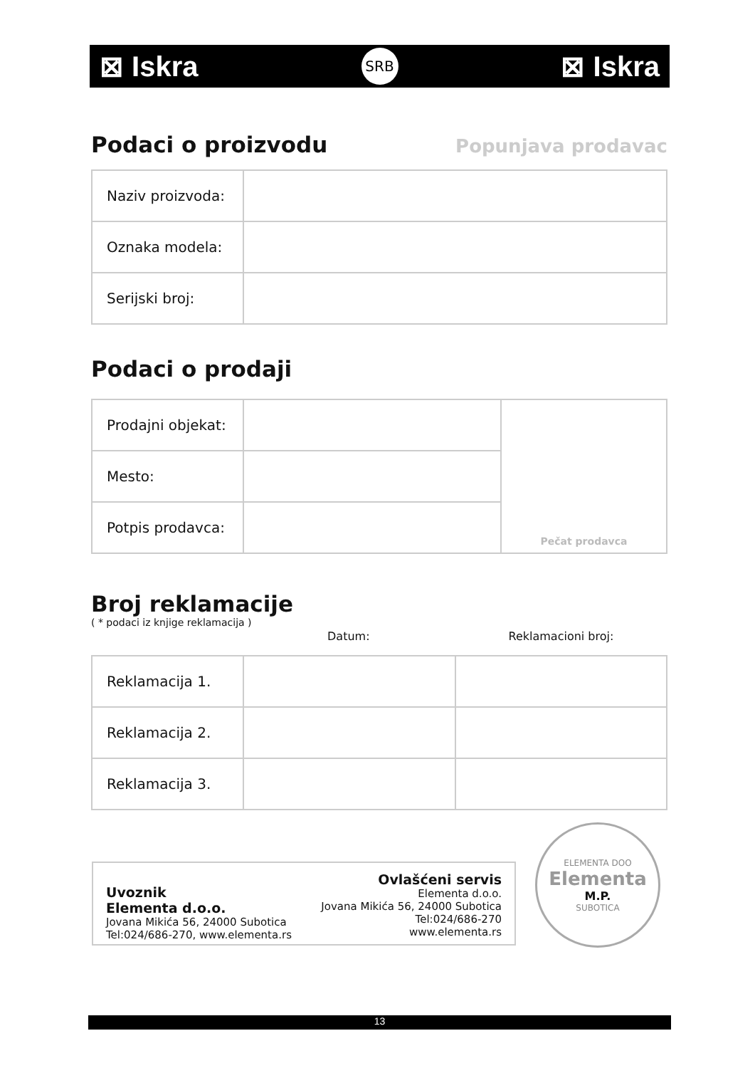⊠ Iskra SRB ⊠ Iskra
Podaci o proizvodu
Popunjava prodavac
| Naziv proizvoda: | |
| Oznaka modela: | |
| Serijski broj: | |
Podaci o prodaji
| Prodajni objekat: | | Pečat prodavca |
| Mesto: | | |
| Potpis prodavca: | | |
Broj reklamacije
( * podaci iz knjige reklamacija )
Datum: Reklamacioni broj:
| Reklamacija 1. | | |
| Reklamacija 2. | | |
| Reklamacija 3. | | |
Uvoznik
Elementa d.o.o.
Jovana Mikića 56, 24000 Subotica
Tel:024/686-270, www.elementa.rs
Ovlašćeni servis
Elementa d.o.o.
Jovana Mikića 56, 24000 Subotica
Tel:024/686-270
www.elementa.rs
ELEMENTA DOO
Elementa
M.P.
SUBOTICA
13